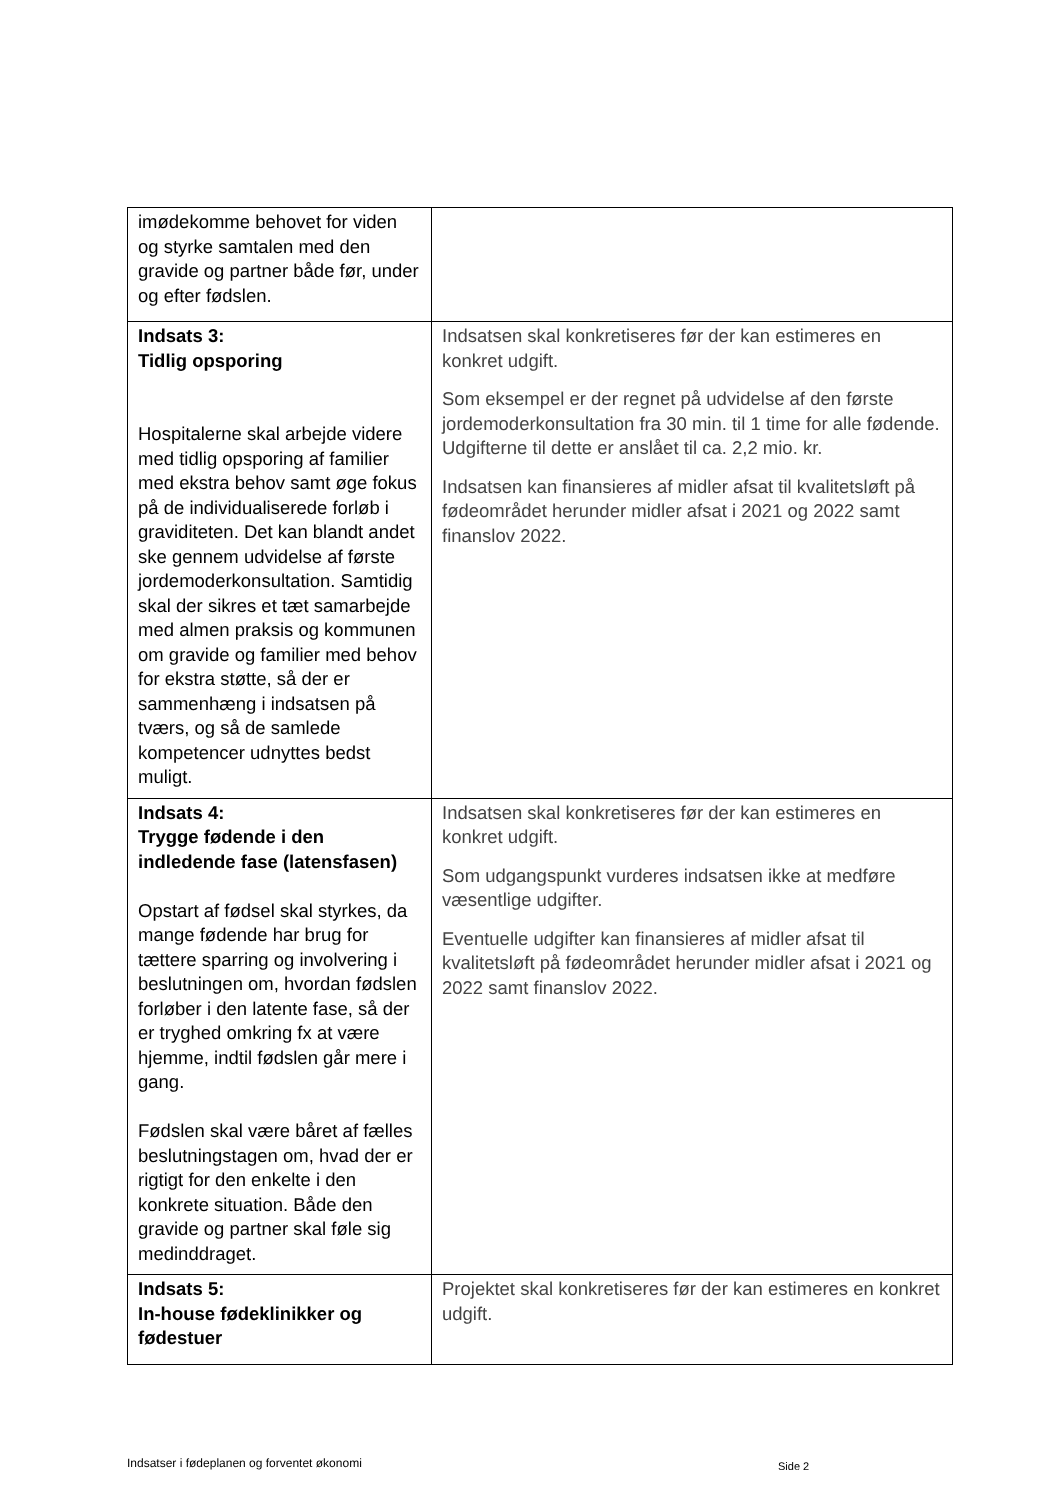| imødekomme behovet for viden og styrke samtalen med den gravide og partner både før, under og efter fødslen. | |
| Indsats 3: Tidlig opsporing Hospitalerne skal arbejde videre med tidlig opsporing af familier med ekstra behov samt øge fokus på de individualiserede forløb i graviditeten. Det kan blandt andet ske gennem udvidelse af første jordemoderkonsultation. Samtidig skal der sikres et tæt samarbejde med almen praksis og kommunen om gravide og familier med behov for ekstra støtte, så der er sammenhæng i indsatsen på tværs, og så de samlede kompetencer udnyttes bedst muligt. | Indsatsen skal konkretiseres før der kan estimeres en konkret udgift. Som eksempel er der regnet på udvidelse af den første jordemoderkonsultation fra 30 min. til 1 time for alle fødende. Udgifterne til dette er anslået til ca. 2,2 mio. kr. Indsatsen kan finansieres af midler afsat til kvalitetsløft på fødeområdet herunder midler afsat i 2021 og 2022 samt finanslov 2022. |
| Indsats 4: Trygge fødende i den indledende fase (latensfasen) Opstart af fødsel skal styrkes, da mange fødende har brug for tættere sparring og involvering i beslutningen om, hvordan fødslen forløber i den latente fase, så der er tryghed omkring fx at være hjemme, indtil fødslen går mere i gang. Fødslen skal være båret af fælles beslutningstagen om, hvad der er rigtigt for den enkelte i den konkrete situation. Både den gravide og partner skal føle sig medinddraget. | Indsatsen skal konkretiseres før der kan estimeres en konkret udgift. Som udgangspunkt vurderes indsatsen ikke at medføre væsentlige udgifter. Eventuelle udgifter kan finansieres af midler afsat til kvalitetsløft på fødeområdet herunder midler afsat i 2021 og 2022 samt finanslov 2022. |
| Indsats 5: In-house fødeklinikker og fødestuer | Projektet skal konkretiseres før der kan estimeres en konkret udgift. |
Indsatser i fødeplanen og forventet økonomi
Side 2